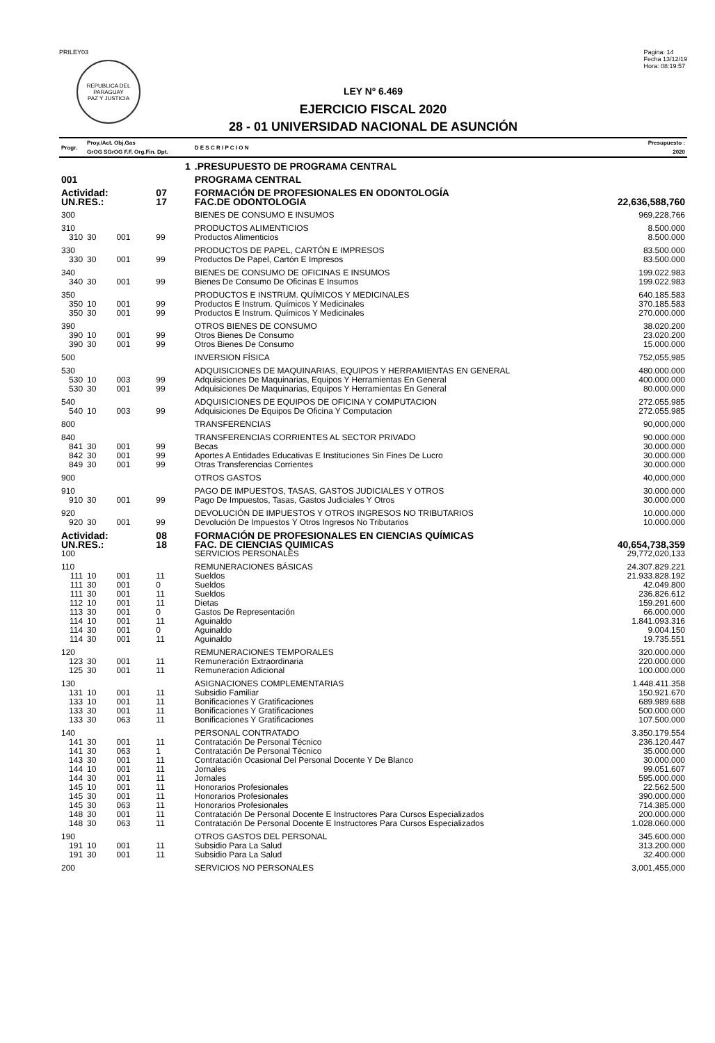PRILEY03
REPUBLICA DEL PARAGUAY
PAZ Y JUSTICIA
Pagina: 14
Fecha 13/12/19
Hora: 08:19:57
LEY Nº 6.469
EJERCICIO FISCAL 2020
28 - 01 UNIVERSIDAD NACIONAL DE ASUNCIÓN
| Progr. | Proy./Act. Obj.Gas GrOG SGrOG F.F. Org.Fin. Dpt. | | | | D E S C R I P C I O N | Presupuesto : 2020 |
| | 1 | | | | .PRESUPUESTO DE PROGRAMA CENTRAL | |
| 001 | | | | | PROGRAMA CENTRAL | |
| Actividad: | | | 07 | | FORMACIÓN DE PROFESIONALES EN ODONTOLOGÍA | |
| UN.RES.: | | | 17 | | FAC.DE ODONTOLOGIA | 22,636,588,760 |
| 300 | | | | | BIENES DE CONSUMO E INSUMOS | 969,228,766 |
| 310 | | | | | PRODUCTOS ALIMENTICIOS | 8.500.000 |
| 310 | 30 | 001 | 99 | | Productos Alimenticios | 8.500.000 |
| 330 | | | | | PRODUCTOS DE PAPEL, CARTÓN E IMPRESOS | 83.500.000 |
| 330 | 30 | 001 | 99 | | Productos De Papel, Cartón E Impresos | 83.500.000 |
| 340 | | | | | BIENES DE CONSUMO DE OFICINAS E INSUMOS | 199.022.983 |
| 340 | 30 | 001 | 99 | | Bienes De Consumo De Oficinas E Insumos | 199.022.983 |
| 350 | | | | | PRODUCTOS E INSTRUM. QUÍMICOS Y MEDICINALES | 640.185.583 |
| 350 | 10 | 001 | 99 | | Productos E Instrum. Químicos Y Medicinales | 370.185.583 |
| 350 | 30 | 001 | 99 | | Productos E Instrum. Químicos Y Medicinales | 270.000.000 |
| 390 | | | | | OTROS BIENES DE CONSUMO | 38.020.200 |
| 390 | 10 | 001 | 99 | | Otros Bienes De Consumo | 23.020.200 |
| 390 | 30 | 001 | 99 | | Otros Bienes De Consumo | 15.000.000 |
| 500 | | | | | INVERSION FÍSICA | 752,055,985 |
| 530 | | | | | ADQUISICIONES DE MAQUINARIAS, EQUIPOS Y HERRAMIENTAS EN GENERAL | 480.000.000 |
| 530 | 10 | 003 | 99 | | Adquisiciones De Maquinarias, Equipos Y Herramientas En General | 400.000.000 |
| 530 | 30 | 001 | 99 | | Adquisiciones De Maquinarias, Equipos Y Herramientas En General | 80.000.000 |
| 540 | | | | | ADQUISICIONES DE EQUIPOS DE OFICINA Y COMPUTACION | 272.055.985 |
| 540 | 10 | 003 | 99 | | Adquisiciones De Equipos De Oficina Y Computacion | 272.055.985 |
| 800 | | | | | TRANSFERENCIAS | 90,000,000 |
| 840 | | | | | TRANSFERENCIAS CORRIENTES AL SECTOR PRIVADO | 90.000.000 |
| 841 | 30 | 001 | 99 | | Becas | 30.000.000 |
| 842 | 30 | 001 | 99 | | Aportes A Entidades Educativas E Instituciones Sin Fines De Lucro | 30.000.000 |
| 849 | 30 | 001 | 99 | | Otras Transferencias Corrientes | 30.000.000 |
| 900 | | | | | OTROS GASTOS | 40,000,000 |
| 910 | | | | | PAGO DE IMPUESTOS, TASAS, GASTOS JUDICIALES Y OTROS | 30.000.000 |
| 910 | 30 | 001 | 99 | | Pago De Impuestos, Tasas, Gastos Judiciales Y Otros | 30.000.000 |
| 920 | | | | | DEVOLUCIÓN DE IMPUESTOS Y OTROS INGRESOS NO TRIBUTARIOS | 10.000.000 |
| 920 | 30 | 001 | 99 | | Devolución De Impuestos Y Otros Ingresos No Tributarios | 10.000.000 |
| Actividad: | | | 08 | | FORMACIÓN DE PROFESIONALES EN CIENCIAS QUÍMICAS | |
| UN.RES.: | | | 18 | | FAC. DE CIENCIAS QUIMICAS | 40,654,738,359 |
| 100 | | | | | SERVICIOS PERSONALES | 29,772,020,133 |
| 110 | | | | | REMUNERACIONES BÁSICAS | 24.307.829.221 |
| 111 | 10 | 001 | 11 | | Sueldos | 21.933.828.192 |
| 111 | 30 | 001 | 0 | | Sueldos | 42.049.800 |
| 111 | 30 | 001 | 11 | | Sueldos | 236.826.612 |
| 112 | 10 | 001 | 11 | | Dietas | 159.291.600 |
| 113 | 30 | 001 | 0 | | Gastos De Representación | 66.000.000 |
| 114 | 10 | 001 | 11 | | Aguinaldo | 1.841.093.316 |
| 114 | 30 | 001 | 0 | | Aguinaldo | 9.004.150 |
| 114 | 30 | 001 | 11 | | Aguinaldo | 19.735.551 |
| 120 | | | | | REMUNERACIONES TEMPORALES | 320.000.000 |
| 123 | 30 | 001 | 11 | | Remuneración Extraordinaria | 220.000.000 |
| 125 | 30 | 001 | 11 | | Remuneracion Adicional | 100.000.000 |
| 130 | | | | | ASIGNACIONES COMPLEMENTARIAS | 1.448.411.358 |
| 131 | 10 | 001 | 11 | | Subsidio Familiar | 150.921.670 |
| 133 | 10 | 001 | 11 | | Bonificaciones Y Gratificaciones | 689.989.688 |
| 133 | 30 | 001 | 11 | | Bonificaciones Y Gratificaciones | 500.000.000 |
| 133 | 30 | 063 | 11 | | Bonificaciones Y Gratificaciones | 107.500.000 |
| 140 | | | | | PERSONAL CONTRATADO | 3.350.179.554 |
| 141 | 30 | 001 | 11 | | Contratación De Personal Técnico | 236.120.447 |
| 141 | 30 | 063 | 1 | | Contratación De Personal Técnico | 35.000.000 |
| 143 | 30 | 001 | 11 | | Contratación Ocasional Del Personal Docente Y De Blanco | 30.000.000 |
| 144 | 10 | 001 | 11 | | Jornales | 99.051.607 |
| 144 | 30 | 001 | 11 | | Jornales | 595.000.000 |
| 145 | 10 | 001 | 11 | | Honorarios Profesionales | 22.562.500 |
| 145 | 30 | 001 | 11 | | Honorarios Profesionales | 390.000.000 |
| 145 | 30 | 063 | 11 | | Honorarios Profesionales | 714.385.000 |
| 148 | 30 | 001 | 11 | | Contratación De Personal Docente E Instructores Para Cursos Especializados | 200.000.000 |
| 148 | 30 | 063 | 11 | | Contratación De Personal Docente E Instructores Para Cursos Especializados | 1.028.060.000 |
| 190 | | | | | OTROS GASTOS DEL PERSONAL | 345.600.000 |
| 191 | 10 | 001 | 11 | | Subsidio Para La Salud | 313.200.000 |
| 191 | 30 | 001 | 11 | | Subsidio Para La Salud | 32.400.000 |
| 200 | | | | | SERVICIOS NO PERSONALES | 3,001,455,000 |